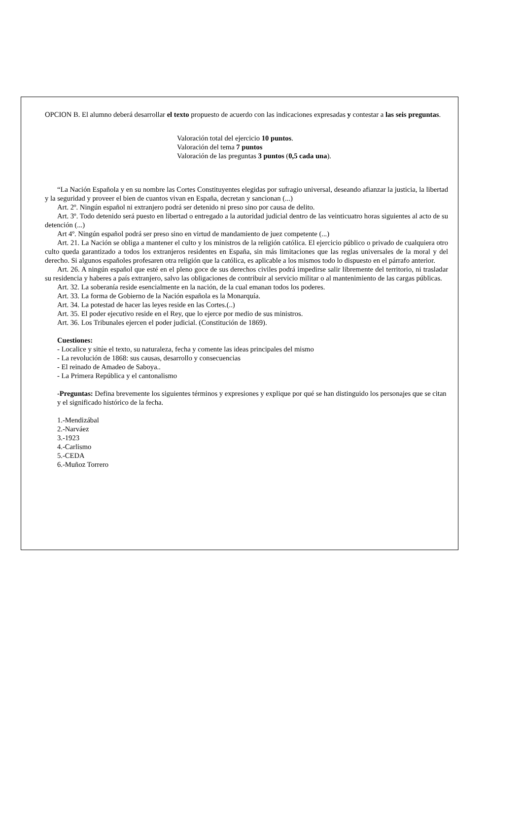OPCION B. El alumno deberá desarrollar el texto propuesto de acuerdo con las indicaciones expresadas y contestar a las seis preguntas.
Valoración total del ejercicio 10 puntos.
Valoración del tema 7 puntos
Valoración de las preguntas 3 puntos (0,5 cada una).
“La Nación Española y en su nombre las Cortes Constituyentes elegidas por sufragio universal, deseando afianzar la justicia, la libertad y la seguridad y proveer el bien de cuantos vivan en España, decretan y sancionan (...)
Art. 2º. Ningún español ni extranjero podrá ser detenido ni preso sino por causa de delito.
Art. 3º. Todo detenido será puesto en libertad o entregado a la autoridad judicial dentro de las veinticuatro horas siguientes al acto de su detención (...)
Art 4º. Ningún español podrá ser preso sino en virtud de mandamiento de juez competente (...)
Art. 21. La Nación se obliga a mantener el culto y los ministros de la religión católica. El ejercicio público o privado de cualquiera otro culto queda garantizado a todos los extranjeros residentes en España, sin más limitaciones que las reglas universales de la moral y del derecho. Si algunos españoles profesaren otra religión que la católica, es aplicable a los mismos todo lo dispuesto en el párrafo anterior.
Art. 26. A ningún español que esté en el pleno goce de sus derechos civiles podrá impedirse salir libremente del territorio, ni trasladar su residencia y haberes a país extranjero, salvo las obligaciones de contribuir al servicio militar o al mantenimiento de las cargas públicas.
Art. 32. La soberanía reside esencialmente en la nación, de la cual emanan todos los poderes.
Art. 33. La forma de Gobierno de la Nación española es la Monarquía.
Art. 34. La potestad de hacer las leyes reside en las Cortes.(..)
Art. 35. El poder ejecutivo reside en el Rey, que lo ejerce por medio de sus ministros.
Art. 36. Los Tribunales ejercen el poder judicial. (Constitución de 1869).
Cuestiones:
- Localice y sitúe el texto, su naturaleza, fecha y comente las ideas principales del mismo
- La revolución de 1868: sus causas, desarrollo y consecuencias
- El reinado de Amadeo de Saboya..
- La Primera República y el cantonalismo
-Preguntas: Defina brevemente los siguientes términos y expresiones y explique por qué se han distinguido los personajes que se citan y el significado histórico de la fecha.
1.-Mendizábal
2.-Narváez
3.-1923
4.-Carlismo
5.-CEDA
6.-Muñoz Torrero